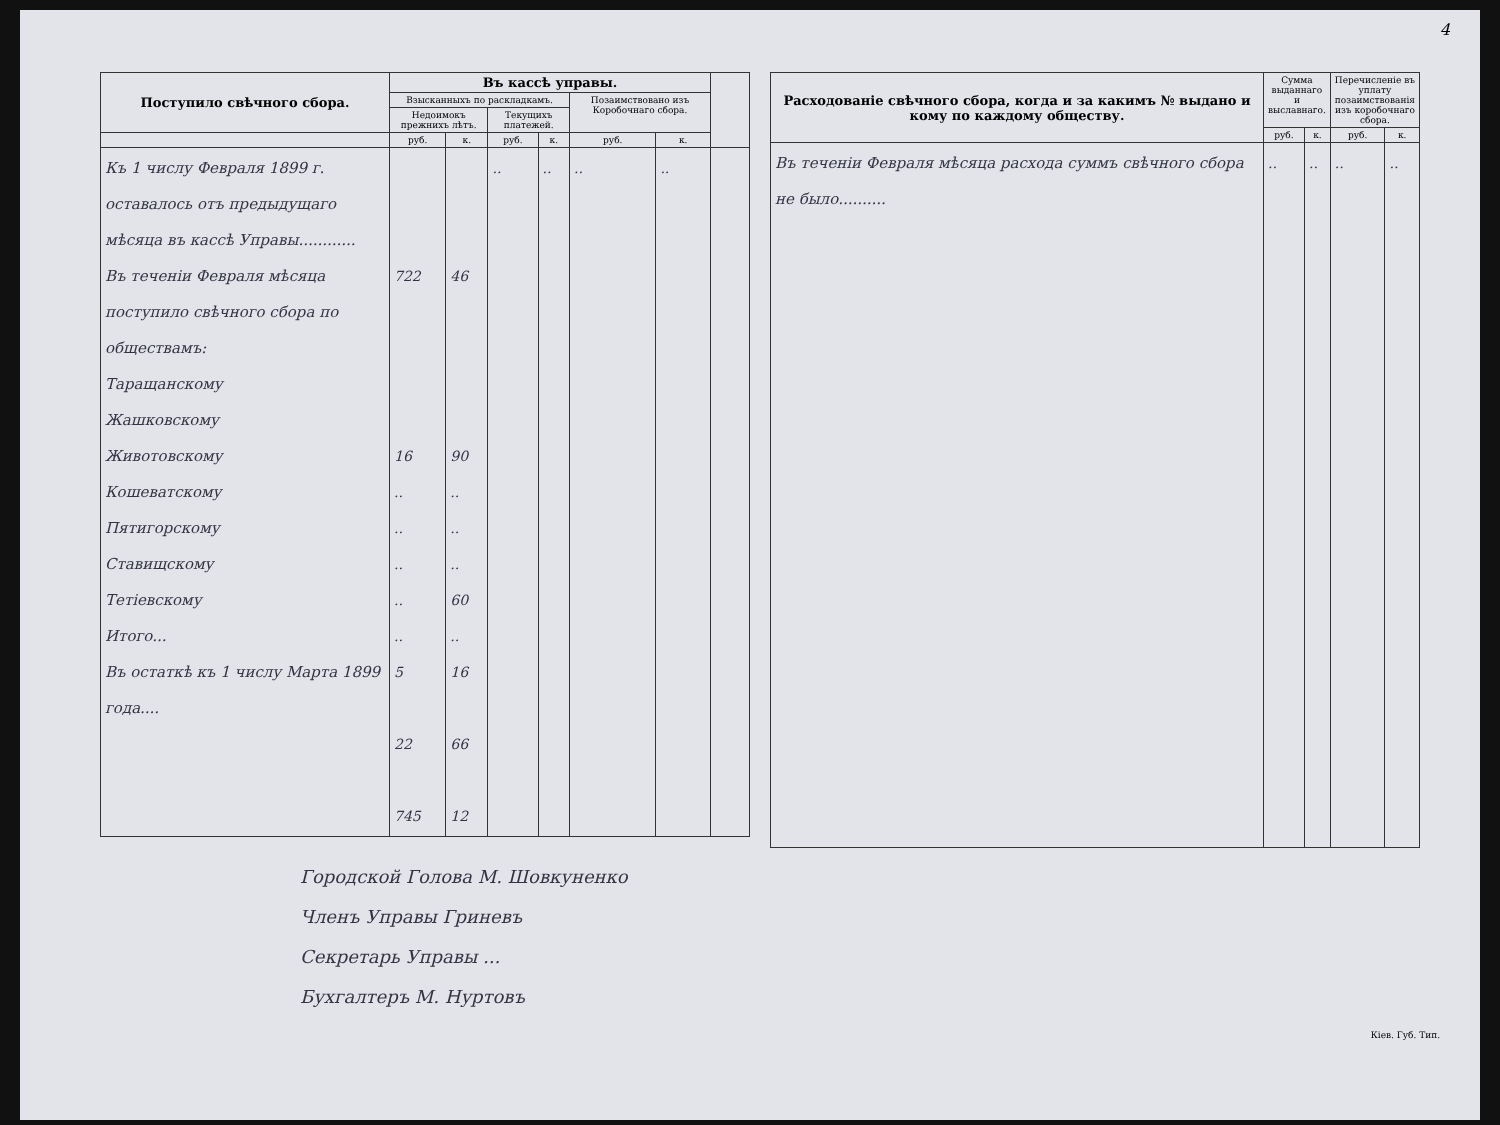| Поступило свѣчного сбора. | Въ кассѣ управы. | | | | | | |
| --- | --- | --- | --- | --- | --- | --- | --- |
| | Взысканныхъ по раскладкамъ. | | | | Позаимствовано изъ Коробочнаго сбора. | | |
| | Недоимокъ прежнихъ лѣтъ. | | Текущихъ платежей. | | | | |
| | руб. | к. | руб. | к. | руб. | к. | |
| Къ 1 числу Февраля 1899 г. оставалось отъ предыдущаго мѣсяца въ кассѣ Управы............ Въ теченіи Февраля мѣсяца поступило свѣчного сбора по обществамъ: Таращанскому Жашковскому Животовскому Кошеватскому Пятигорскому Ставищскому Тетіевскому Итого... Въ остаткѣ къ 1 числу Марта 1899 года.... | 722 16 .. .. .. .. .. 5 22 745 | 46 90 .. .. .. 60 .. 16 66 12 | .. | .. | .. | .. | |
Городской Голова М. Шовкуненко
Членъ Управы Гриневъ
Секретарь Управы ...
Бухгалтеръ М. Нуртовъ
4
| Расходованіе свѣчного сбора, когда и за какимъ № выдано и кому по каждому обществу. | Сумма выданнаго и выславнаго. | | Перечисленіе въ уплату позаимствованія изъ коробочнаго сбора. | |
| --- | --- | --- | --- | --- |
| | руб. | к. | руб. | к. |
| Въ теченіи Февраля мѣсяца расхода суммъ свѣчного сбора не было.......... | .. | .. | .. | .. |
Кіев. Губ. Тип.